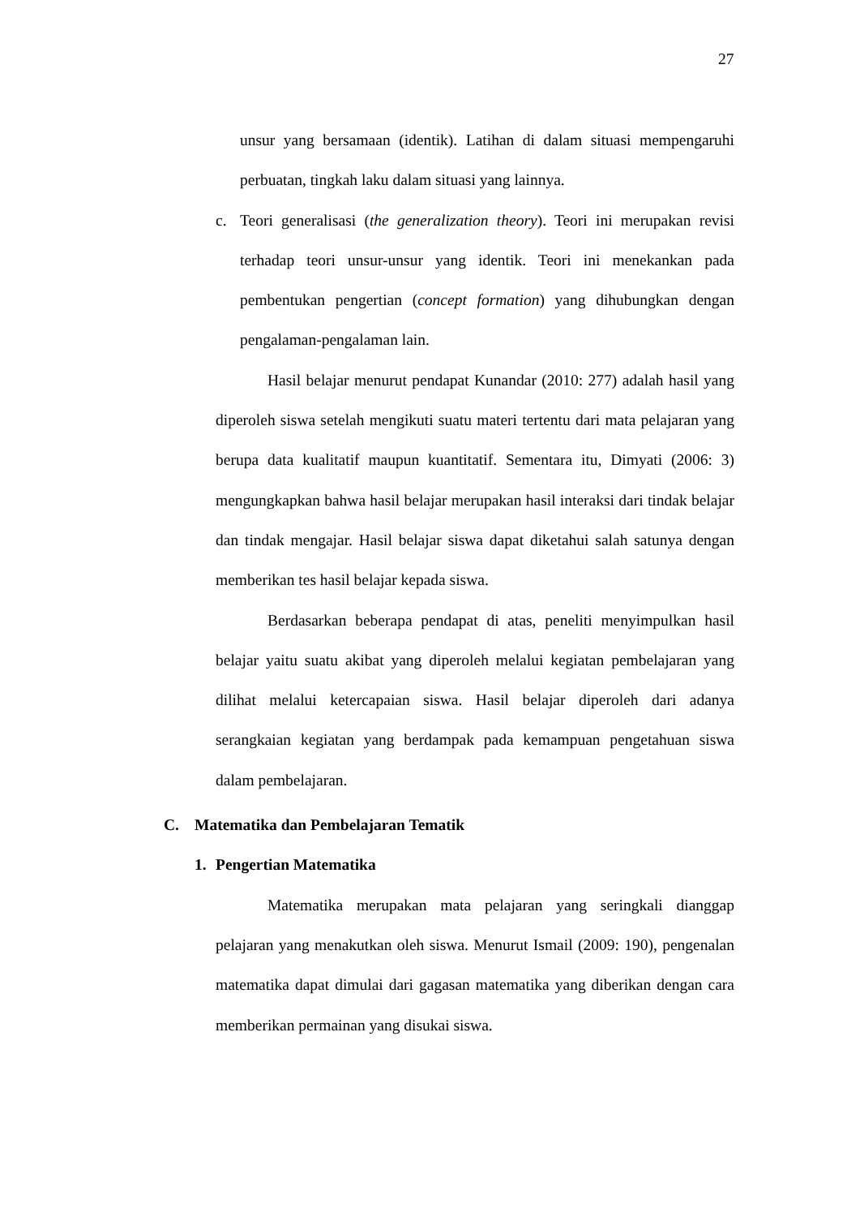27
unsur yang bersamaan (identik). Latihan di dalam situasi mempengaruhi perbuatan, tingkah laku dalam situasi yang lainnya.
c. Teori generalisasi (the generalization theory). Teori ini merupakan revisi terhadap teori unsur-unsur yang identik. Teori ini menekankan pada pembentukan pengertian (concept formation) yang dihubungkan dengan pengalaman-pengalaman lain.
Hasil belajar menurut pendapat Kunandar (2010: 277) adalah hasil yang diperoleh siswa setelah mengikuti suatu materi tertentu dari mata pelajaran yang berupa data kualitatif maupun kuantitatif. Sementara itu, Dimyati (2006: 3) mengungkapkan bahwa hasil belajar merupakan hasil interaksi dari tindak belajar dan tindak mengajar. Hasil belajar siswa dapat diketahui salah satunya dengan memberikan tes hasil belajar kepada siswa.
Berdasarkan beberapa pendapat di atas, peneliti menyimpulkan hasil belajar yaitu suatu akibat yang diperoleh melalui kegiatan pembelajaran yang dilihat melalui ketercapaian siswa. Hasil belajar diperoleh dari adanya serangkaian kegiatan yang berdampak pada kemampuan pengetahuan siswa dalam pembelajaran.
C. Matematika dan Pembelajaran Tematik
1. Pengertian Matematika
Matematika merupakan mata pelajaran yang seringkali dianggap pelajaran yang menakutkan oleh siswa. Menurut Ismail (2009: 190), pengenalan matematika dapat dimulai dari gagasan matematika yang diberikan dengan cara memberikan permainan yang disukai siswa.